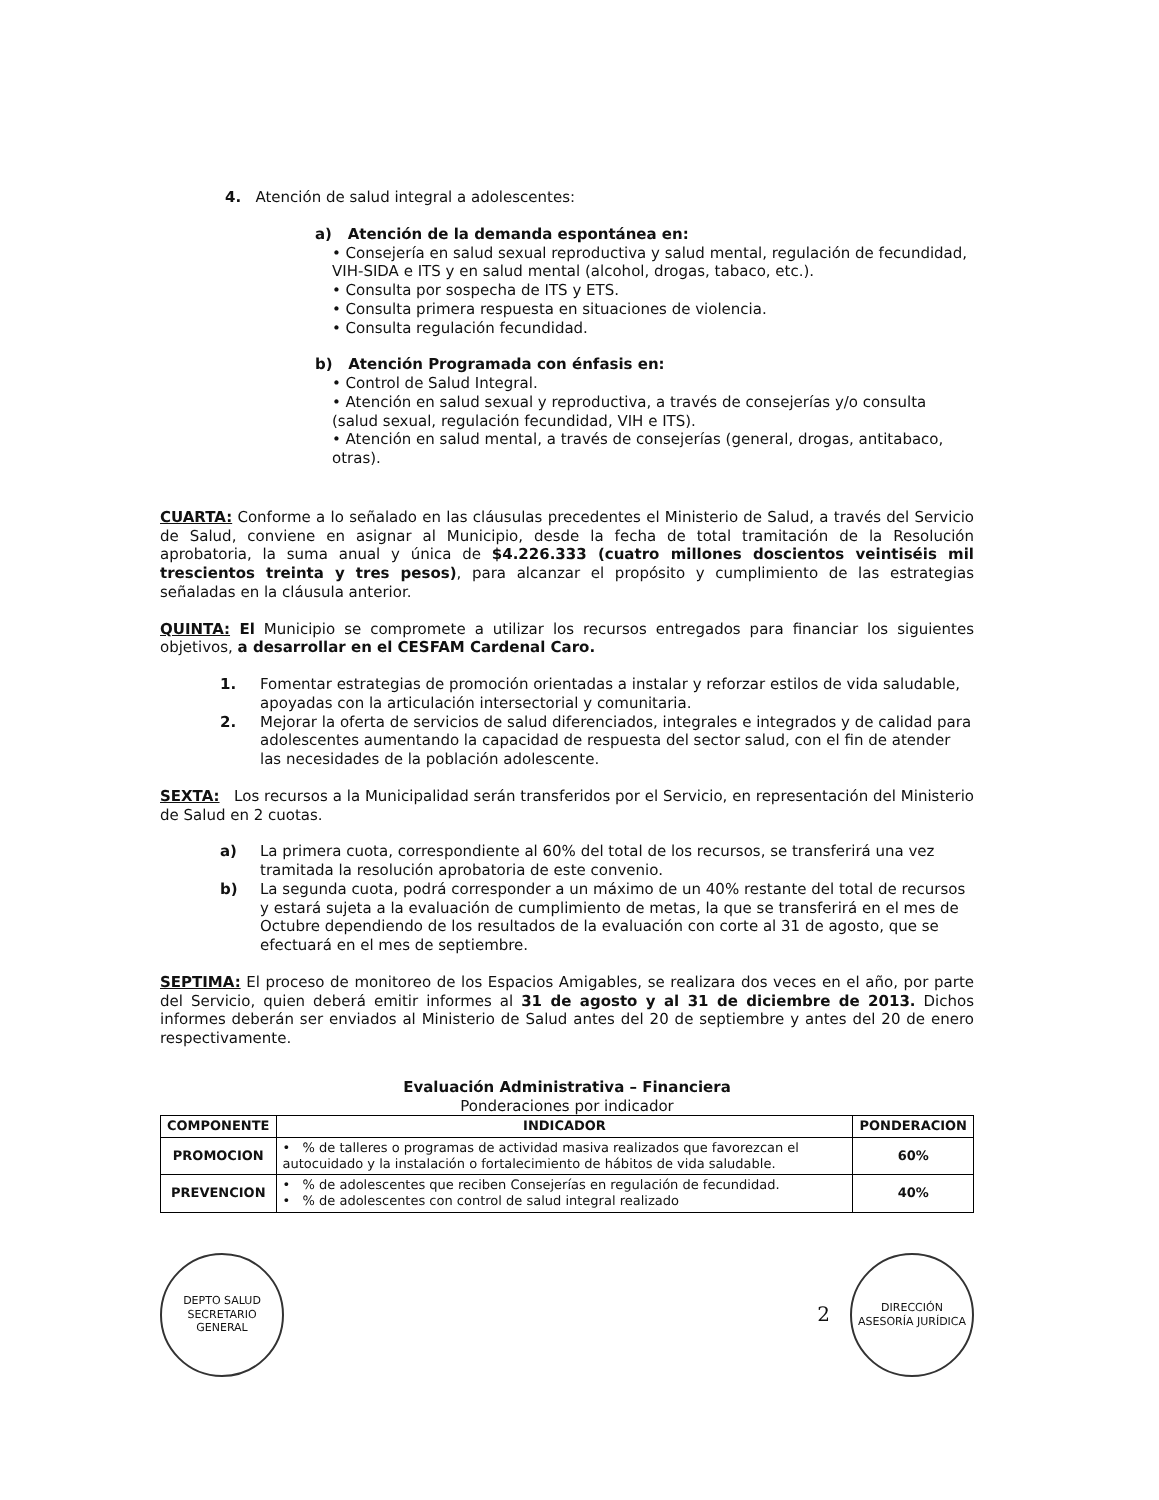4. Atención de salud integral a adolescentes:
a) Atención de la demanda espontánea en:
• Consejería en salud sexual reproductiva y salud mental, regulación de fecundidad, VIH-SIDA e ITS y en salud mental (alcohol, drogas, tabaco, etc.).
• Consulta por sospecha de ITS y ETS.
• Consulta primera respuesta en situaciones de violencia.
• Consulta regulación fecundidad.
b) Atención Programada con énfasis en:
• Control de Salud Integral.
• Atención en salud sexual y reproductiva, a través de consejerías y/o consulta (salud sexual, regulación fecundidad, VIH e ITS).
• Atención en salud mental, a través de consejerías (general, drogas, antitabaco, otras).
CUARTA: Conforme a lo señalado en las cláusulas precedentes el Ministerio de Salud, a través del Servicio de Salud, conviene en asignar al Municipio, desde la fecha de total tramitación de la Resolución aprobatoria, la suma anual y única de $4.226.333 (cuatro millones doscientos veintiséis mil trescientos treinta y tres pesos), para alcanzar el propósito y cumplimiento de las estrategias señaladas en la cláusula anterior.
QUINTA: El Municipio se compromete a utilizar los recursos entregados para financiar los siguientes objetivos, a desarrollar en el CESFAM Cardenal Caro.
1. Fomentar estrategias de promoción orientadas a instalar y reforzar estilos de vida saludable, apoyadas con la articulación intersectorial y comunitaria.
2. Mejorar la oferta de servicios de salud diferenciados, integrales e integrados y de calidad para adolescentes aumentando la capacidad de respuesta del sector salud, con el fin de atender las necesidades de la población adolescente.
SEXTA: Los recursos a la Municipalidad serán transferidos por el Servicio, en representación del Ministerio de Salud en 2 cuotas.
a) La primera cuota, correspondiente al 60% del total de los recursos, se transferirá una vez tramitada la resolución aprobatoria de este convenio.
b) La segunda cuota, podrá corresponder a un máximo de un 40% restante del total de recursos y estará sujeta a la evaluación de cumplimiento de metas, la que se transferirá en el mes de Octubre dependiendo de los resultados de la evaluación con corte al 31 de agosto, que se efectuará en el mes de septiembre.
SEPTIMA: El proceso de monitoreo de los Espacios Amigables, se realizara dos veces en el año, por parte del Servicio, quien deberá emitir informes al 31 de agosto y al 31 de diciembre de 2013. Dichos informes deberán ser enviados al Ministerio de Salud antes del 20 de septiembre y antes del 20 de enero respectivamente.
Evaluación Administrativa – Financiera
Ponderaciones por indicador
| COMPONENTE | INDICADOR | PONDERACION |
| --- | --- | --- |
| PROMOCION | • % de talleres o programas de actividad masiva realizados que favorezcan el autocuidado y la instalación o fortalecimiento de hábitos de vida saludable. | 60% |
| PREVENCION | • % de adolescentes que reciben Consejerías en regulación de fecundidad. • % de adolescentes con control de salud integral realizado | 40% |
DEPTO SALUD
SECRETARIO GENERAL
2
DIRECCIÓN ASESORÍA JURÍDICA